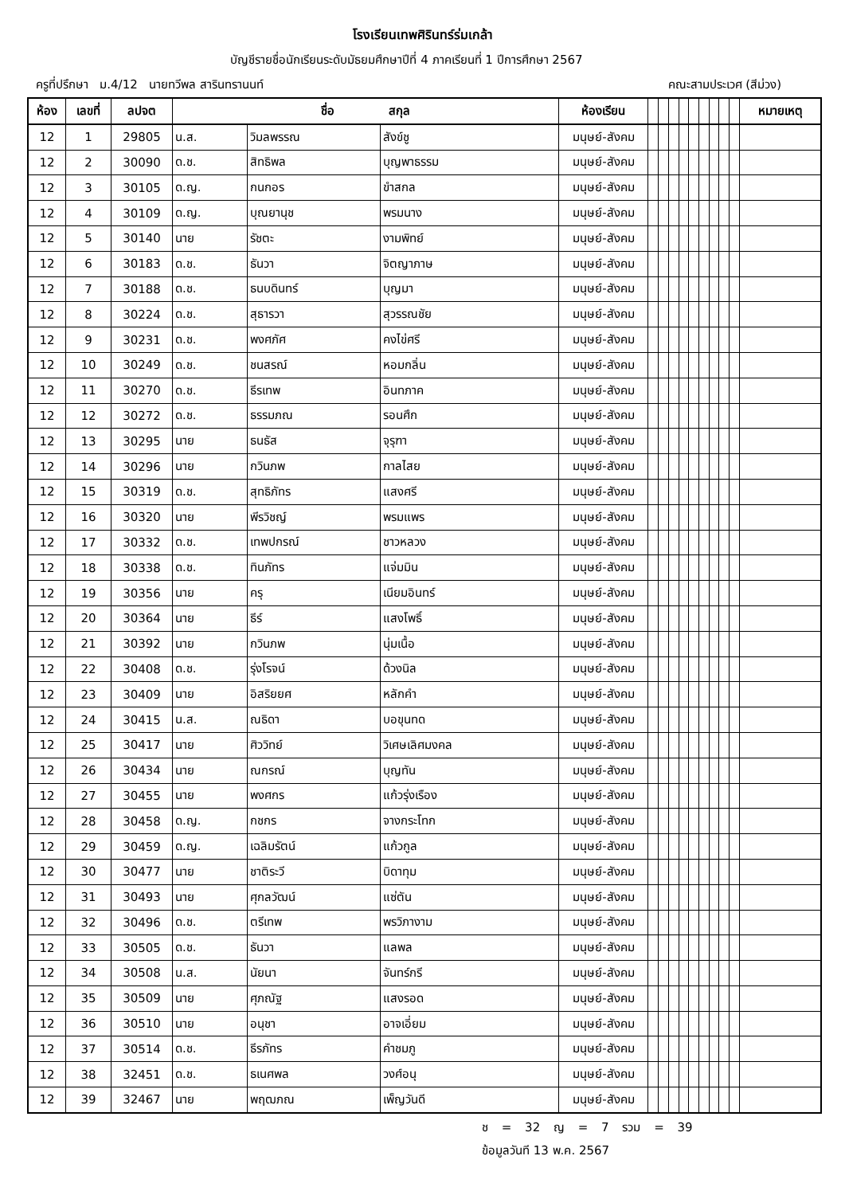โรงเรียนเทพศิรินทร์ร่มเกล้า
บัญชีรายชื่อนักเรียนระดับมัธยมศึกษาปีที่ 4 ภาคเรียนที่ 1 ปีการศึกษา 2567
ครูที่ปรึกษา ม.4/12 นายทวีพล สารินทรานนท์ คณะสามประเวศ (สีม่วง)
| ห้อง | เลขที่ | ลปจต | ชื่อ สกุล | | | ห้องเรียน | | | | | | | | | | หมายเหตุ |
| --- | --- | --- | --- | --- | --- | --- | --- | --- | --- | --- | --- | --- | --- | --- | --- | --- |
| 12 | 1 | 29805 | น.ส. | วิมลพรรณ | สังข์ชู | มนุษย์-สังคม | | | | | | | | | | |
| 12 | 2 | 30090 | ด.ช. | สิทธิพล | บุญพาธรรม | มนุษย์-สังคม | | | | | | | | | | |
| 12 | 3 | 30105 | ด.ญ. | กนกอร | ขำสกล | มนุษย์-สังคม | | | | | | | | | | |
| 12 | 4 | 30109 | ด.ญ. | บุณยานุช | พรมนาง | มนุษย์-สังคม | | | | | | | | | | |
| 12 | 5 | 30140 | นาย | รัชตะ | งามพิทย์ | มนุษย์-สังคม | | | | | | | | | | |
| 12 | 6 | 30183 | ด.ช. | ธันวา | จิตญาภาษ | มนุษย์-สังคม | | | | | | | | | | |
| 12 | 7 | 30188 | ด.ช. | ธนบดินทร์ | บุญมา | มนุษย์-สังคม | | | | | | | | | | |
| 12 | 8 | 30224 | ด.ช. | สุธารวา | สุวรรณชัย | มนุษย์-สังคม | | | | | | | | | | |
| 12 | 9 | 30231 | ด.ช. | พงศภัศ | คงไข่ศรี | มนุษย์-สังคม | | | | | | | | | | |
| 12 | 10 | 30249 | ด.ช. | ชนสรณ์ | หอมกลิ่น | มนุษย์-สังคม | | | | | | | | | | |
| 12 | 11 | 30270 | ด.ช. | ธีรเทพ | อินทภาค | มนุษย์-สังคม | | | | | | | | | | |
| 12 | 12 | 30272 | ด.ช. | ธรรมภณ | รอนศึก | มนุษย์-สังคม | | | | | | | | | | |
| 12 | 13 | 30295 | นาย | ธนธัส | จุรุฑา | มนุษย์-สังคม | | | | | | | | | | |
| 12 | 14 | 30296 | นาย | กวินภพ | กาลไสย | มนุษย์-สังคม | | | | | | | | | | |
| 12 | 15 | 30319 | ด.ช. | สุทธิภัทร | แสงศรี | มนุษย์-สังคม | | | | | | | | | | |
| 12 | 16 | 30320 | นาย | พีรวิชญ์ | พรมแพร | มนุษย์-สังคม | | | | | | | | | | |
| 12 | 17 | 30332 | ด.ช. | เทพปกรณ์ | ชาวหลวง | มนุษย์-สังคม | | | | | | | | | | |
| 12 | 18 | 30338 | ด.ช. | ทินภัทร | แจ่มมิน | มนุษย์-สังคม | | | | | | | | | | |
| 12 | 19 | 30356 | นาย | ครุ | เนียมอินทร์ | มนุษย์-สังคม | | | | | | | | | | |
| 12 | 20 | 30364 | นาย | ธีร์ | แสงโพธิ์ | มนุษย์-สังคม | | | | | | | | | | |
| 12 | 21 | 30392 | นาย | กวินภพ | นุ่มเนื้อ | มนุษย์-สังคม | | | | | | | | | | |
| 12 | 22 | 30408 | ด.ช. | รุ่งโรจน์ | ด้วงนิล | มนุษย์-สังคม | | | | | | | | | | |
| 12 | 23 | 30409 | นาย | อิสริยยศ | หลักคำ | มนุษย์-สังคม | | | | | | | | | | |
| 12 | 24 | 30415 | น.ส. | ณธิดา | บอขุนทด | มนุษย์-สังคม | | | | | | | | | | |
| 12 | 25 | 30417 | นาย | ศิววิทย์ | วิเศษเลิศมงคล | มนุษย์-สังคม | | | | | | | | | | |
| 12 | 26 | 30434 | นาย | ณกรณ์ | บุญทัน | มนุษย์-สังคม | | | | | | | | | | |
| 12 | 27 | 30455 | นาย | พงศกร | แก้วรุ่งเรือง | มนุษย์-สังคม | | | | | | | | | | |
| 12 | 28 | 30458 | ด.ญ. | กชกร | จางกระโทก | มนุษย์-สังคม | | | | | | | | | | |
| 12 | 29 | 30459 | ด.ญ. | เฉลิมรัตน์ | แก้วกูล | มนุษย์-สังคม | | | | | | | | | | |
| 12 | 30 | 30477 | นาย | ชาติระวี | บิดาทุม | มนุษย์-สังคม | | | | | | | | | | |
| 12 | 31 | 30493 | นาย | ศุกลวัฒน์ | แซ่ตัน | มนุษย์-สังคม | | | | | | | | | | |
| 12 | 32 | 30496 | ด.ช. | ตรีเทพ | พรวิภางาม | มนุษย์-สังคม | | | | | | | | | | |
| 12 | 33 | 30505 | ด.ช. | ธันวา | แลพล | มนุษย์-สังคม | | | | | | | | | | |
| 12 | 34 | 30508 | น.ส. | นัยนา | จันทร์กรี | มนุษย์-สังคม | | | | | | | | | | |
| 12 | 35 | 30509 | นาย | ศุภณัฐ | แสงรอด | มนุษย์-สังคม | | | | | | | | | | |
| 12 | 36 | 30510 | นาย | อนุชา | อาจเอี่ยม | มนุษย์-สังคม | | | | | | | | | | |
| 12 | 37 | 30514 | ด.ช. | ธีรภัทร | คำชมภู | มนุษย์-สังคม | | | | | | | | | | |
| 12 | 38 | 32451 | ด.ช. | ธเนศพล | วงศ์อนุ | มนุษย์-สังคม | | | | | | | | | | |
| 12 | 39 | 32467 | นาย | พฤฒภณ | เพ็ญวันดี | มนุษย์-สังคม | | | | | | | | | | |
ช = 32 ญ = 7 รวม = 39
ข้อมูลวันที 13 พ.ค. 2567